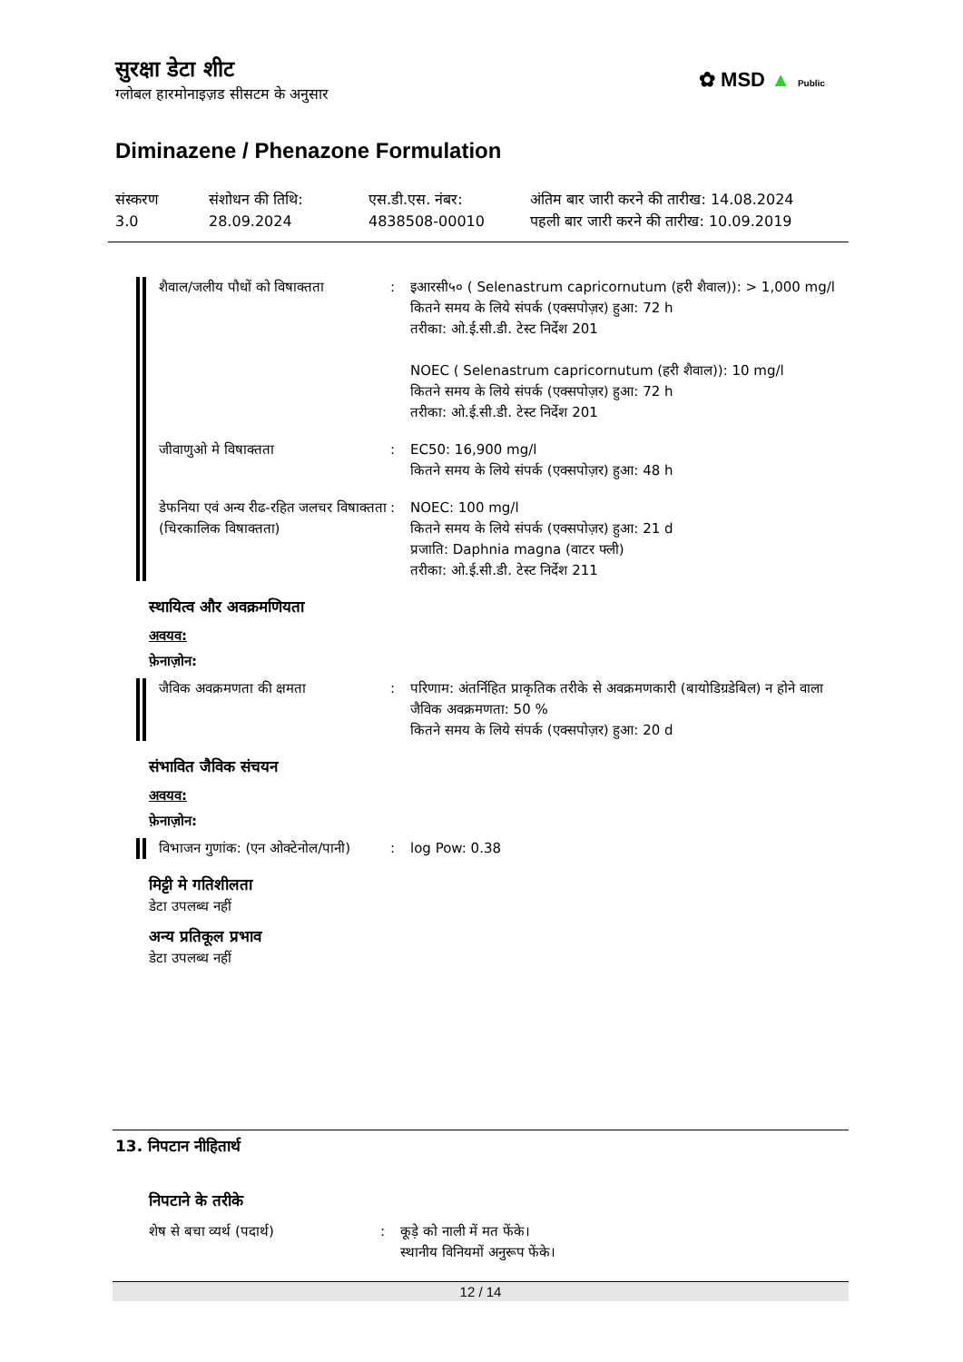सुरक्षा डेटा शीट
ग्लोबल हारमोनाइज़ड सीसटम के अनुसार
✿ MSD ▲ Public
Diminazene / Phenazone Formulation
संस्करण
3.0
संशोधन की तिथि:
28.09.2024
एस.डी.एस. नंबर:
4838508-00010
अंतिम बार जारी करने की तारीख: 14.08.2024
पहली बार जारी करने की तारीख: 10.09.2019
शैवाल/जलीय पौधों को विषाक्तता
: इआरसी५० ( Selenastrum capricornutum (हरी शैवाल)): > 1,000 mg/l
कितने समय के लिये संपर्क (एक्सपोज़र) हुआ: 72 h
तरीका: ओ.ई.सी.डी. टेस्ट निर्देश 201
NOEC ( Selenastrum capricornutum (हरी शैवाल)): 10 mg/l
कितने समय के लिये संपर्क (एक्सपोज़र) हुआ: 72 h
तरीका: ओ.ई.सी.डी. टेस्ट निर्देश 201
जीवाणुओ मे विषाक्तता : EC50: 16,900 mg/l
कितने समय के लिये संपर्क (एक्सपोज़र) हुआ: 48 h
डेफनिया एवं अन्य रीढ-रहित जलचर विषाक्तता (चिरकालिक विषाक्तता)
: NOEC: 100 mg/l
कितने समय के लिये संपर्क (एक्सपोज़र) हुआ: 21 d
प्रजाति: Daphnia magna (वाटर फ्ली)
तरीका: ओ.ई.सी.डी. टेस्ट निर्देश 211
स्थायित्व और अवक्रमणियता
अवयव:
फ़ेनाज़ोन:
जैविक अवक्रमणता की क्षमता : परिणाम: अंतर्निहित प्राकृतिक तरीके से अवक्रमणकारी (बायोडिग्रडेबिल) न होने वाला
जैविक अवक्रमणता: 50 %
कितने समय के लिये संपर्क (एक्सपोज़र) हुआ: 20 d
संभावित जैविक संचयन
अवयव:
फ़ेनाज़ोन:
विभाजन गुणांक: (एन ओक्टेनोल/पानी)
: log Pow: 0.38
मिट्टी मे गतिशीलता
डेटा उपलब्ध नहीं
अन्य प्रतिकूल प्रभाव
डेटा उपलब्ध नहीं
13. निपटान नीहितार्थ
निपटाने के तरीके
शेष से बचा व्यर्थ (पदार्थ) : कूड़े को नाली में मत फेंके।
स्थानीय विनियमों अनुरूप फेंके।
12 / 14